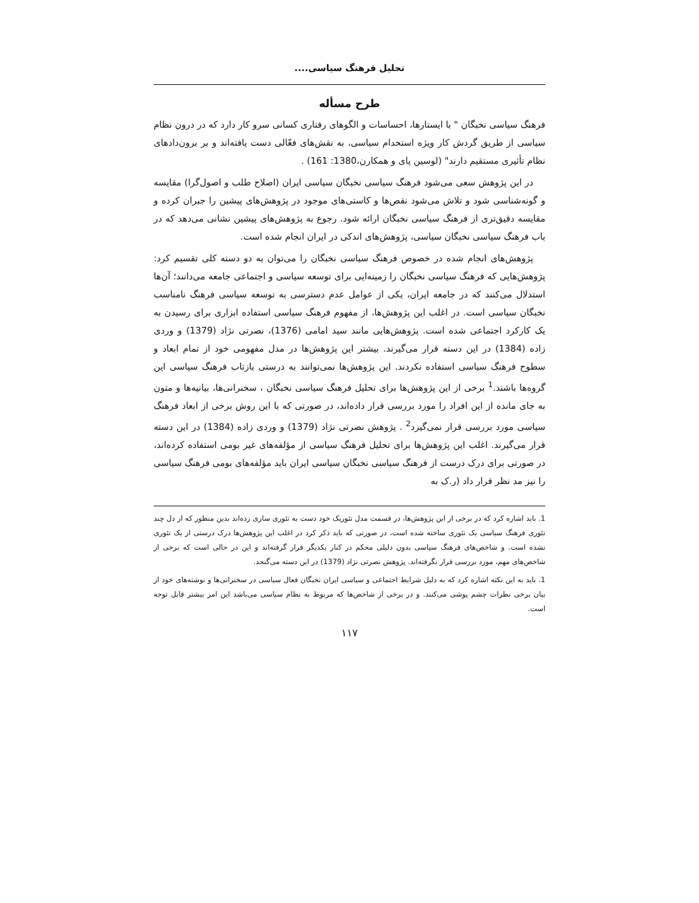تحلیل فرهنگ سیاسی....
طرح مسأله
فرهنگ سیاسی نخبگان " با ایستارها، احساسات و الگوهای رفتاری کسانی سرو کار دارد که در درون نظام سیاسی از طریق گردش کار ویژه استخدام سیاسی، به نقش‌های فعّالی دست یافته‌اند و بر برون‌دادهای نظام تأثیری مستقیم دارند" (لوسین پای و همکارن،1380: 161) .
در این پژوهش سعی می‌شود فرهنگ سیاسی نخبگان سیاسی ایران (اصلاح طلب و اصول‌گرا) مقایسه و گونه‌شناسی شود و تلاش می‌شود نقص‌ها و کاستی‌های موجود در پژوهش‌های پیشین را جبران کرده و مقایسه دقیق‌تری از فرهنگ سیاسی نخبگان ارائه شود. رجوع به پژوهش‌های پیشین نشانی می‌دهد که در باب فرهنگ سیاسی نخبگان سیاسی، پژوهش‌های اندکی در ایران انجام شده است.
پژوهش‌های انجام شده در خصوص فرهنگ سیاسی نخبگان را می‌توان به دو دسته کلی تقسیم کرد: پژوهش‌هایی که فرهنگ سیاسی نخبگان را زمینه‌ایی برای توسعه سیاسی و اجتماعی جامعه می‌دانند؛ آن‌ها استدلال می‌کنند که در جامعه ایران، یکی از عوامل عدم دسترسی به توسعه سیاسی فرهنگ نامناسب نخبگان سیاسی است. در اغلب این پژوهش‌ها، از مفهوم فرهنگ سیاسی استفاده ابزاری برای رسیدن به یک کارکرد اجتماعی شده است. پژوهش‌هایی مانند سید امامی (1376)، نصرتی نژاد (1379) و وردی زاده (1384) در این دسته قرار می‌گیرند. بیشتر این پژوهش‌ها در مدل مفهومی خود از تمام ابعاد و سطوح فرهنگ سیاسی استفاده نکردند. این پژوهش‌ها نمی‌توانند به درستی بازتاب فرهنگ سیاسی این گروه‌ها باشند.<sup>1</sup> برخی از این پژوهش‌ها برای تحلیل فرهنگ سیاسی نخبگان ، سخنرانی‌ها، بیانیه‌ها و متون به جای مانده از این افراد را مورد بررسی قرار داده‌اند، در صورتی که با این روش برخی از ابعاد فرهنگ سیاسی مورد بررسی قرار نمی‌گیرد<sup>2</sup> . پژوهش نصرتی نژاد (1379) و وردی زاده (1384) در این دسته قرار می‌گیرند. اغلب این پژوهش‌ها برای تحلیل فرهنگ سیاسی از مؤلفه‌های غیر بومی استفاده کرده‌اند، در صورتی برای درک درست از فرهنگ سیاسی نخبگان سیاسی ایران باید مؤلفه‌های بومی فرهنگ سیاسی را نیز مد نظر قرار داد (ر.ک به
1. باید اشاره کرد که در برخی از این پژوهش‌ها، در قسمت مدل تئوریک خود دست به تئوری سازی زده‌اند بدین منظور که از دل چند تئوری فرهنگ سیاسی یک تئوری ساخته شده است، در صورتی که باید ذکر کرد در اغلب این پژوهش‌ها درک درستی از یک تئوری نشده است. و شاخص‌های فرهنگ سیاسی بدون دلیلی محکم در کنار یکدیگر قرار گرفته‌اند و این در حالی است که برخی از شاخص‌های مهم، مورد بررسی قرار نگرفته‌اند. پژوهش نصرتی نژاد (1379) در این دسته می‌گنجد.
1. باید به این نکته اشاره کرد که به دلیل شرایط اجتماعی و سیاسی ایران نخبگان فعال سیاسی در سخنرانی‌ها و نوشته‌های خود از بیان برخی نظرات چشم پوشی می‌کنند. و در برخی از شاخص‌ها که مربوط به نظام سیاسی می‌باشد این امر بیشتر قابل توجه است.
۱۱۷